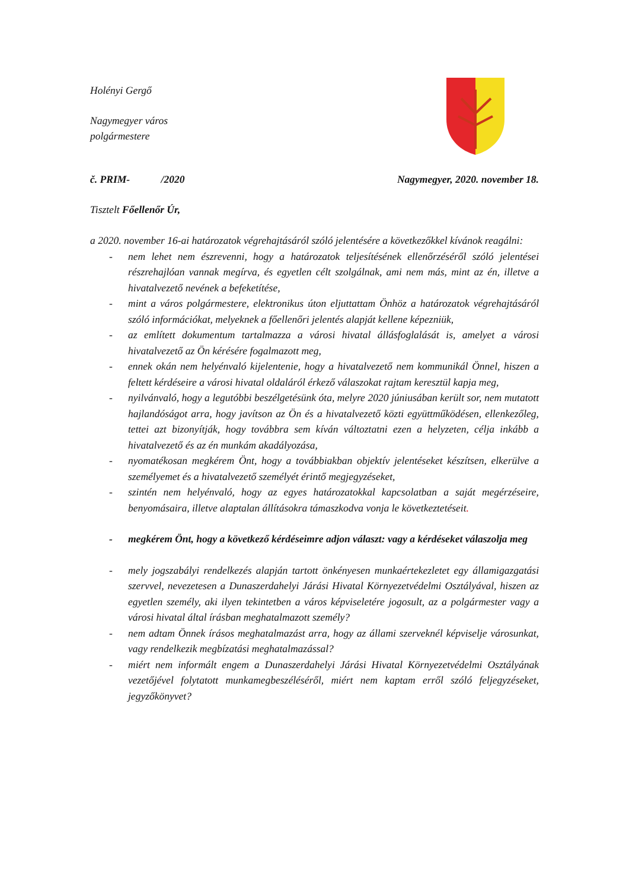Holényi Gergő
Nagymegyer város
polgármestere
č. PRIM- /2020 Nagymegyer, 2020. november 18.
Tisztelt Főellenőr Úr,
a 2020. november 16-ai határozatok végrehajtásáról szóló jelentésére a következőkkel kívánok reagálni:
- nem lehet nem észrevenni, hogy a határozatok teljesítésének ellenőrzéséről szóló jelentései részrehajlóan vannak megírva, és egyetlen célt szolgálnak, ami nem más, mint az én, illetve a hivatalvezető nevének a befeketítése,
- mint a város polgármestere, elektronikus úton eljuttattam Önhöz a határozatok végrehajtásáról szóló információkat, melyeknek a főellenőri jelentés alapját kellene képezniük,
- az említett dokumentum tartalmazza a városi hivatal állásfoglalását is, amelyet a városi hivatalvezető az Ön kérésére fogalmazott meg,
- ennek okán nem helyénvaló kijelentenie, hogy a hivatalvezető nem kommunikál Önnel, hiszen a feltett kérdéseire a városi hivatal oldaláról érkező válaszokat rajtam keresztül kapja meg,
- nyilvánvaló, hogy a legutóbbi beszélgetésünk óta, melyre 2020 júniusában került sor, nem mutatott hajlandóságot arra, hogy javítson az Ön és a hivatalvezető közti együttműködésen, ellenkezőleg, tettei azt bizonyítják, hogy továbbra sem kíván változtatni ezen a helyzeten, célja inkább a hivatalvezető és az én munkám akadályozása,
- nyomatékosan megkérem Önt, hogy a továbbiakban objektív jelentéseket készítsen, elkerülve a személyemet és a hivatalvezető személyét érintő megjegyzéseket,
- szintén nem helyénvaló, hogy az egyes határozatokkal kapcsolatban a saját megérzéseire, benyomásaira, illetve alaptalan állításokra támaszkodva vonja le következtetéseit.
- megkérem Önt, hogy a következő kérdéseimre adjon választ: vagy a kérdéseket válaszolja meg
- mely jogszabályi rendelkezés alapján tartott önkényesen munkaértekezletet egy államigazgatási szervvel, nevezetesen a Dunaszerdahelyi Járási Hivatal Környezetvédelmi Osztályával, hiszen az egyetlen személy, aki ilyen tekintetben a város képviseletére jogosult, az a polgármester vagy a városi hivatal által írásban meghatalmazott személy?
- nem adtam Önnek írásos meghatalmazást arra, hogy az állami szerveknél képviselje városunkat, vagy rendelkezik megbízatási meghatalmazással?
- miért nem informált engem a Dunaszerdahelyi Járási Hivatal Környezetvédelmi Osztályának vezetőjével folytatott munkamegbeszéléséről, miért nem kaptam erről szóló feljegyzéseket, jegyzőkönyvet?